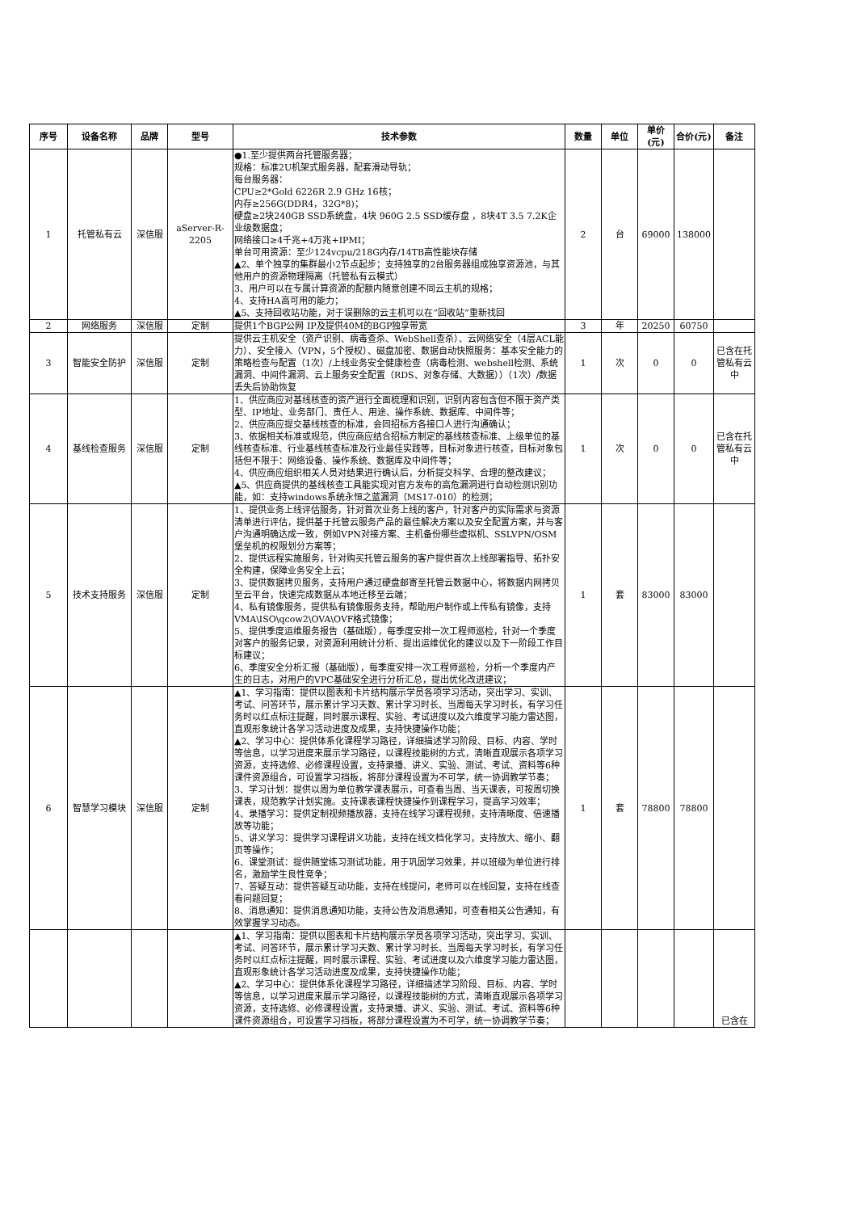| 序号 | 设备名称 | 品牌 | 型号 | 技术参数 | 数量 | 单位 | 单价(元) | 合价(元) | 备注 |
| --- | --- | --- | --- | --- | --- | --- | --- | --- | --- |
| 1 | 托管私有云 | 深信服 | aServer-R-2205 | ●1.至少提供两台托管服务器； 规格：标准2U机架式服务器，配套滑动导轨； 每台服务器： CPU≥2*Gold 6226R 2.9 GHz 16核； 内存≥256G(DDR4，32G*8)； 硬盘≥2块240GB SSD系统盘，4块 960G 2.5 SSD缓存盘 ，8块4T 3.5 7.2K企业级数据盘； 网络接口≥4千兆+4万兆+IPMI； 单台可用资源：至少124vcpu/218G内存/14TB高性能块存储 ▲2、单个独享的集群最小2节点起步；支持独享的2台服务器组成独享资源池，与其他用户的资源物理隔离（托管私有云模式） 3、用户可以在专属计算资源的配额内随意创建不同云主机的规格； 4、支持HA高可用的能力； ▲5、支持回收站功能，对于误删除的云主机可以在”回收站“重新找回 | 2 | 台 | 69000 | 138000 | |
| 2 | 网络服务 | 深信服 | 定制 | 提供1个BGP公网 IP及提供40M的BGP独享带宽 | 3 | 年 | 20250 | 60750 | |
| 3 | 智能安全防护 | 深信服 | 定制 | 提供云主机安全（资产识别、病毒查杀、WebShell查杀）、云网络安全（4层ACL能力）、安全接入（VPN，5个授权）、磁盘加密、数据自动快照服务：基本安全能力的策略检查与配置（1次）/上线业务安全健康检查（病毒检测、webshell检测、系统漏洞、中间件漏洞、云上服务安全配置（RDS、对象存储、大数据））（1次）/数据丢失后协助恢复 | 1 | 次 | 0 | 0 | 已含在托管私有云中 |
| 4 | 基线检查服务 | 深信服 | 定制 | 1、供应商应对基线核查的资产进行全面梳理和识别，识别内容包含但不限于资产类型、IP地址、业务部门、责任人、用途、操作系统、数据库、中间件等； 2、供应商应提交基线核查的标准，会同招标方各接口人进行沟通确认； 3、依据相关标准或规范，供应商应结合招标方制定的基线核查标准、上级单位的基线核查标准、行业基线核查标准及行业最佳实践等，目标对象进行核查，目标对象包括但不限于：网络设备、操作系统、数据库及中间件等； 4、供应商应组织相关人员对结果进行确认后，分析提交科学、合理的整改建议； ▲5、供应商提供的基线核查工具能实现对官方发布的高危漏洞进行自动检测识别功能，如：支持windows系统永恒之蓝漏洞（MS17-010）的检测； | 1 | 次 | 0 | 0 | 已含在托管私有云中 |
| 5 | 技术支持服务 | 深信服 | 定制 | 1、提供业务上线评估服务，针对首次业务上线的客户，针对客户的实际需求与资源清单进行评估，提供基于托管云服务产品的最佳解决方案以及安全配置方案，并与客户沟通明确达成一致，例如VPN对接方案、主机备份哪些虚拟机、SSLVPN/OSM堡垒机的权限划分方案等； 2、提供远程实施服务，针对购买托管云服务的客户提供首次上线部署指导、拓扑安全构建，保障业务安全上云； 3、提供数据拷贝服务，支持用户通过硬盘邮寄至托管云数据中心，将数据内网拷贝至云平台，快速完成数据从本地迁移至云端； 4、私有镜像服务，提供私有镜像服务支持，帮助用户制作或上传私有镜像，支持VMA\ISO\qcow2\OVA\OVF格式镜像； 5、提供季度运维服务报告（基础版），每季度安排一次工程师巡检，针对一个季度对客户的服务记录，对资源利用统计分析、提出运维优化的建议以及下一阶段工作目标建议； 6、季度安全分析汇报（基础版），每季度安排一次工程师巡检，分析一个季度内产生的日志，对用户的VPC基础安全进行分析汇总，提出优化改进建议； | 1 | 套 | 83000 | 83000 | |
| 6 | 智慧学习模块 | 深信服 | 定制 | ▲1、学习指南：提供以图表和卡片结构展示学员各项学习活动，突出学习、实训、考试、问答环节，展示累计学习天数、累计学习时长、当周每天学习时长，有学习任务时以红点标注提醒，同时展示课程、实验、考试进度以及六维度学习能力雷达图，直观形象统计各学习活动进度及成果，支持快捷操作功能； ▲2、学习中心：提供体系化课程学习路径，详细描述学习阶段、目标、内容、学时等信息，以学习进度来展示学习路径，以课程技能树的方式，清晰直观展示各项学习资源，支持选修、必修课程设置，支持录播、讲义、实验、测试、考试、资料等6种课件资源组合，可设置学习挡板，将部分课程设置为不可学，统一协调教学节奏； 3、学习计划：提供以周为单位教学课表展示，可查看当周、当天课表，可按周切换课表，规范教学计划实施。支持课表课程快捷操作到课程学习，提高学习效率； 4、录播学习：提供定制视频播放器，支持在线学习课程视频，支持清晰度、倍速播放等功能； 5、讲义学习：提供学习课程讲义功能，支持在线文档化学习，支持放大、缩小、翻页等操作； 6、课堂测试：提供随堂练习测试功能，用于巩固学习效果，并以班级为单位进行排名，激励学生良性竞争； 7、答疑互动：提供答疑互动功能，支持在线提问，老师可以在线回复，支持在线查看问题回复； 8、消息通知：提供消息通知功能，支持公告及消息通知，可查看相关公告通知，有效掌握学习动态。 | 1 | 套 | 78800 | 78800 | |
| | | | | ▲1、学习指南：提供以图表和卡片结构展示学员各项学习活动，突出学习、实训、考试、问答环节，展示累计学习天数、累计学习时长、当周每天学习时长，有学习任务时以红点标注提醒，同时展示课程、实验、考试进度以及六维度学习能力雷达图，直观形象统计各学习活动进度及成果，支持快捷操作功能； ▲2、学习中心：提供体系化课程学习路径，详细描述学习阶段、目标、内容、学时等信息，以学习进度来展示学习路径，以课程技能树的方式，清晰直观展示各项学习资源，支持选修、必修课程设置，支持录播、讲义、实验、测试、考试、资料等6种课件资源组合，可设置学习挡板，将部分课程设置为不可学，统一协调教学节奏； | | | | | 已含在 |